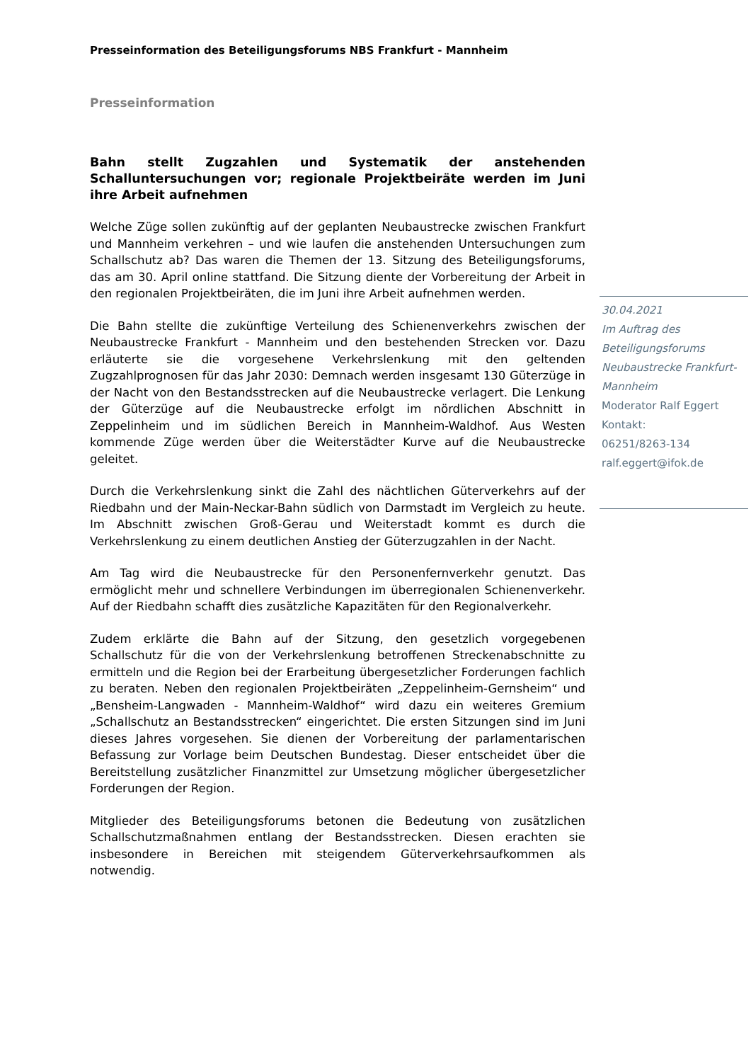Presseinformation des Beteiligungsforums NBS Frankfurt - Mannheim
Presseinformation
Bahn stellt Zugzahlen und Systematik der anstehenden Schalluntersuchungen vor; regionale Projektbeiräte werden im Juni ihre Arbeit aufnehmen
Welche Züge sollen zukünftig auf der geplanten Neubaustrecke zwischen Frankfurt und Mannheim verkehren – und wie laufen die anstehenden Untersuchungen zum Schallschutz ab? Das waren die Themen der 13. Sitzung des Beteiligungsforums, das am 30. April online stattfand. Die Sitzung diente der Vorbereitung der Arbeit in den regionalen Projektbeiräten, die im Juni ihre Arbeit aufnehmen werden.
Die Bahn stellte die zukünftige Verteilung des Schienenverkehrs zwischen der Neubaustrecke Frankfurt - Mannheim und den bestehenden Strecken vor. Dazu erläuterte sie die vorgesehene Verkehrslenkung mit den geltenden Zugzahlprognosen für das Jahr 2030: Demnach werden insgesamt 130 Güterzüge in der Nacht von den Bestandsstrecken auf die Neubaustrecke verlagert. Die Lenkung der Güterzüge auf die Neubaustrecke erfolgt im nördlichen Abschnitt in Zeppelinheim und im südlichen Bereich in Mannheim-Waldhof. Aus Westen kommende Züge werden über die Weiterstädter Kurve auf die Neubaustrecke geleitet.
Durch die Verkehrslenkung sinkt die Zahl des nächtlichen Güterverkehrs auf der Riedbahn und der Main-Neckar-Bahn südlich von Darmstadt im Vergleich zu heute. Im Abschnitt zwischen Groß-Gerau und Weiterstadt kommt es durch die Verkehrslenkung zu einem deutlichen Anstieg der Güterzugzahlen in der Nacht.
Am Tag wird die Neubaustrecke für den Personenfernverkehr genutzt. Das ermöglicht mehr und schnellere Verbindungen im überregionalen Schienenverkehr. Auf der Riedbahn schafft dies zusätzliche Kapazitäten für den Regionalverkehr.
Zudem erklärte die Bahn auf der Sitzung, den gesetzlich vorgegebenen Schallschutz für die von der Verkehrslenkung betroffenen Streckenabschnitte zu ermitteln und die Region bei der Erarbeitung übergesetzlicher Forderungen fachlich zu beraten. Neben den regionalen Projektbeiräten „Zeppelinheim-Gernsheim“ und „Bensheim-Langwaden - Mannheim-Waldhof“ wird dazu ein weiteres Gremium „Schallschutz an Bestandsstrecken“ eingerichtet. Die ersten Sitzungen sind im Juni dieses Jahres vorgesehen. Sie dienen der Vorbereitung der parlamentarischen Befassung zur Vorlage beim Deutschen Bundestag. Dieser entscheidet über die Bereitstellung zusätzlicher Finanzmittel zur Umsetzung möglicher übergesetzlicher Forderungen der Region.
Mitglieder des Beteiligungsforums betonen die Bedeutung von zusätzlichen Schallschutzmaßnahmen entlang der Bestandsstrecken. Diesen erachten sie insbesondere in Bereichen mit steigendem Güterverkehrsaufkommen als notwendig.
30.04.2021
Im Auftrag des Beteiligungsforums Neubaustrecke Frankfurt-Mannheim
Moderator Ralf Eggert
Kontakt:
06251/8263-134
ralf.eggert@ifok.de